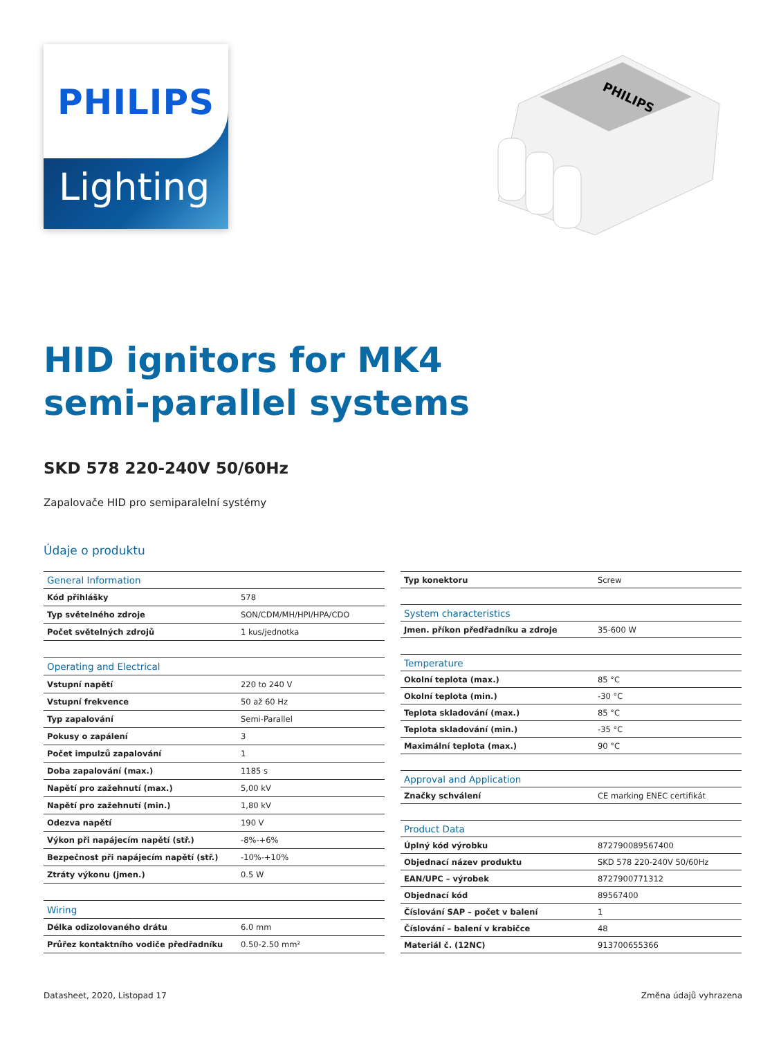PHILIPS
Lighting
PHILIPS
HID ignitors for MK4
semi-parallel systems
SKD 578 220-240V 50/60Hz
Zapalovače HID pro semiparalelní systémy
Údaje o produktu
| General Information | |
| --- | --- |
| Kód přihlášky | 578 |
| Typ světelného zdroje | SON/CDM/MH/HPI/HPA/CDO |
| Počet světelných zdrojů | 1 kus/jednotka |
| Operating and Electrical | |
| Vstupní napětí | 220 to 240 V |
| Vstupní frekvence | 50 až 60 Hz |
| Typ zapalování | Semi-Parallel |
| Pokusy o zapálení | 3 |
| Počet impulzů zapalování | 1 |
| Doba zapalování (max.) | 1185 s |
| Napětí pro zažehnutí (max.) | 5,00 kV |
| Napětí pro zažehnutí (min.) | 1,80 kV |
| Odezva napětí | 190 V |
| Výkon při napájecím napětí (stř.) | -8%-+6% |
| Bezpečnost při napájecím napětí (stř.) | -10%-+10% |
| Ztráty výkonu (jmen.) | 0.5 W |
| Wiring | |
| Délka odizolovaného drátu | 6.0 mm |
| Průřez kontaktního vodiče předřadníku | 0.50-2.50 mm² |
| Typ konektoru | Screw |
| System characteristics | |
| Jmen. příkon předřadníku a zdroje | 35-600 W |
| Temperature | |
| Okolní teplota (max.) | 85 °C |
| Okolní teplota (min.) | -30 °C |
| Teplota skladování (max.) | 85 °C |
| Teplota skladování (min.) | -35 °C |
| Maximální teplota (max.) | 90 °C |
| Approval and Application | |
| Značky schválení | CE marking ENEC certifikát |
| Product Data | |
| Úplný kód výrobku | 872790089567400 |
| Objednací název produktu | SKD 578 220-240V 50/60Hz |
| EAN/UPC – výrobek | 8727900771312 |
| Objednací kód | 89567400 |
| Číslování SAP – počet v balení | 1 |
| Číslování – balení v krabičce | 48 |
| Materiál č. (12NC) | 913700655366 |
Datasheet, 2020, Listopad 17 Změna údajů vyhrazena